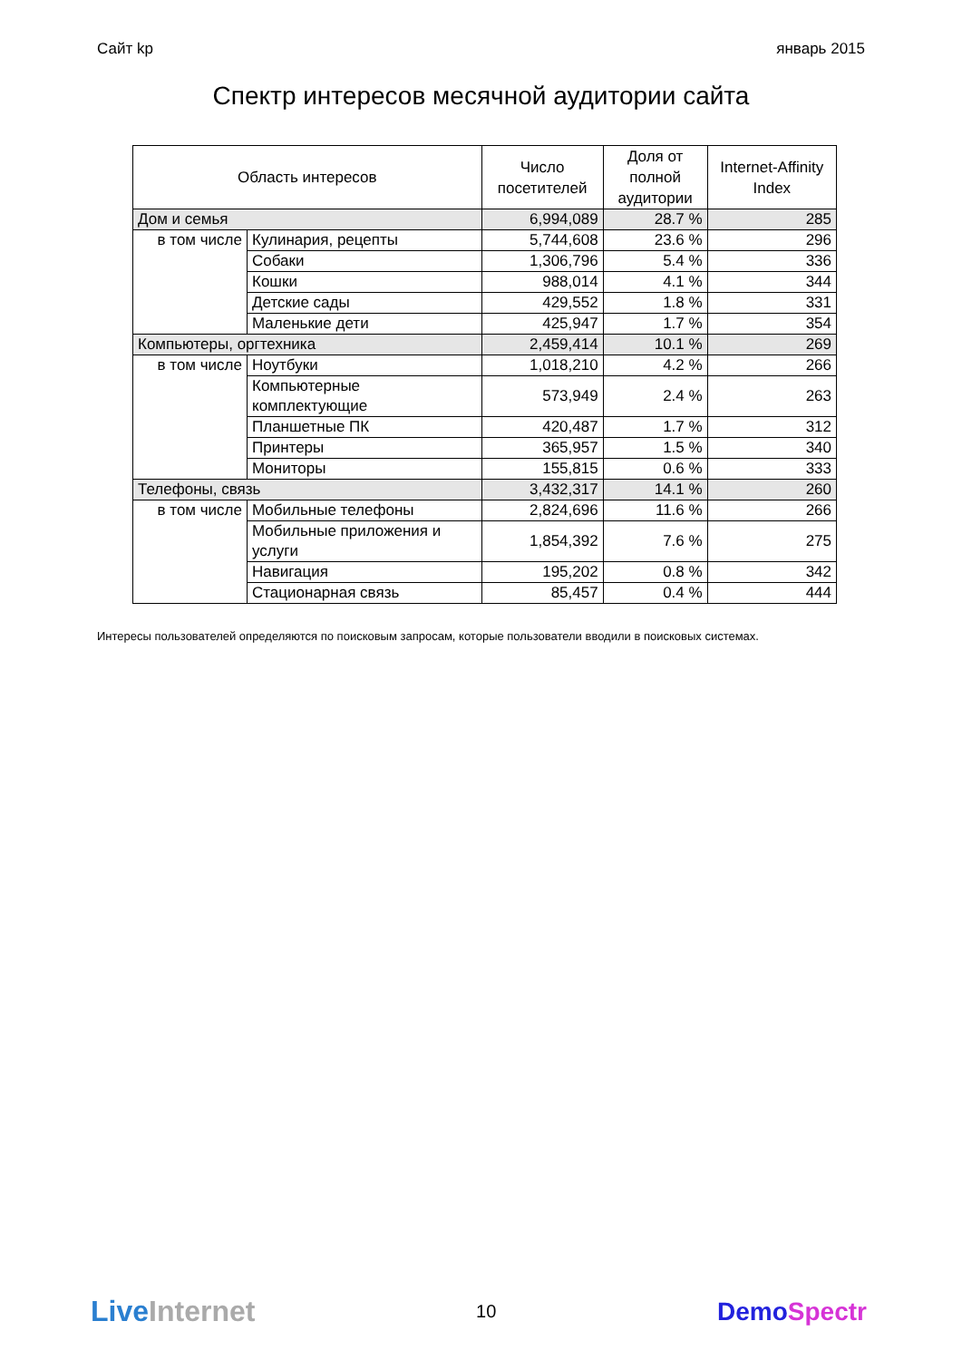Сайт kp январь 2015
Спектр интересов месячной аудитории сайта
| Область интересов | | Число посетителей | Доля от полной аудитории | Internet-Affinity Index |
| --- | --- | --- | --- | --- |
| Дом и семья | | 6,994,089 | 28.7 % | 285 |
| в том числе | Кулинария, рецепты | 5,744,608 | 23.6 % | 296 |
| | Собаки | 1,306,796 | 5.4 % | 336 |
| | Кошки | 988,014 | 4.1 % | 344 |
| | Детские сады | 429,552 | 1.8 % | 331 |
| | Маленькие дети | 425,947 | 1.7 % | 354 |
| Компьютеры, оргтехника | | 2,459,414 | 10.1 % | 269 |
| в том числе | Ноутбуки | 1,018,210 | 4.2 % | 266 |
| | Компьютерные комплектующие | 573,949 | 2.4 % | 263 |
| | Планшетные ПК | 420,487 | 1.7 % | 312 |
| | Принтеры | 365,957 | 1.5 % | 340 |
| | Мониторы | 155,815 | 0.6 % | 333 |
| Телефоны, связь | | 3,432,317 | 14.1 % | 260 |
| в том числе | Мобильные телефоны | 2,824,696 | 11.6 % | 266 |
| | Мобильные приложения и услуги | 1,854,392 | 7.6 % | 275 |
| | Навигация | 195,202 | 0.8 % | 342 |
| | Стационарная связь | 85,457 | 0.4 % | 444 |
Интересы пользователей определяются по поисковым запросам, которые пользователи вводили в поисковых системах.
LiveInternet
10
DemoSpectr